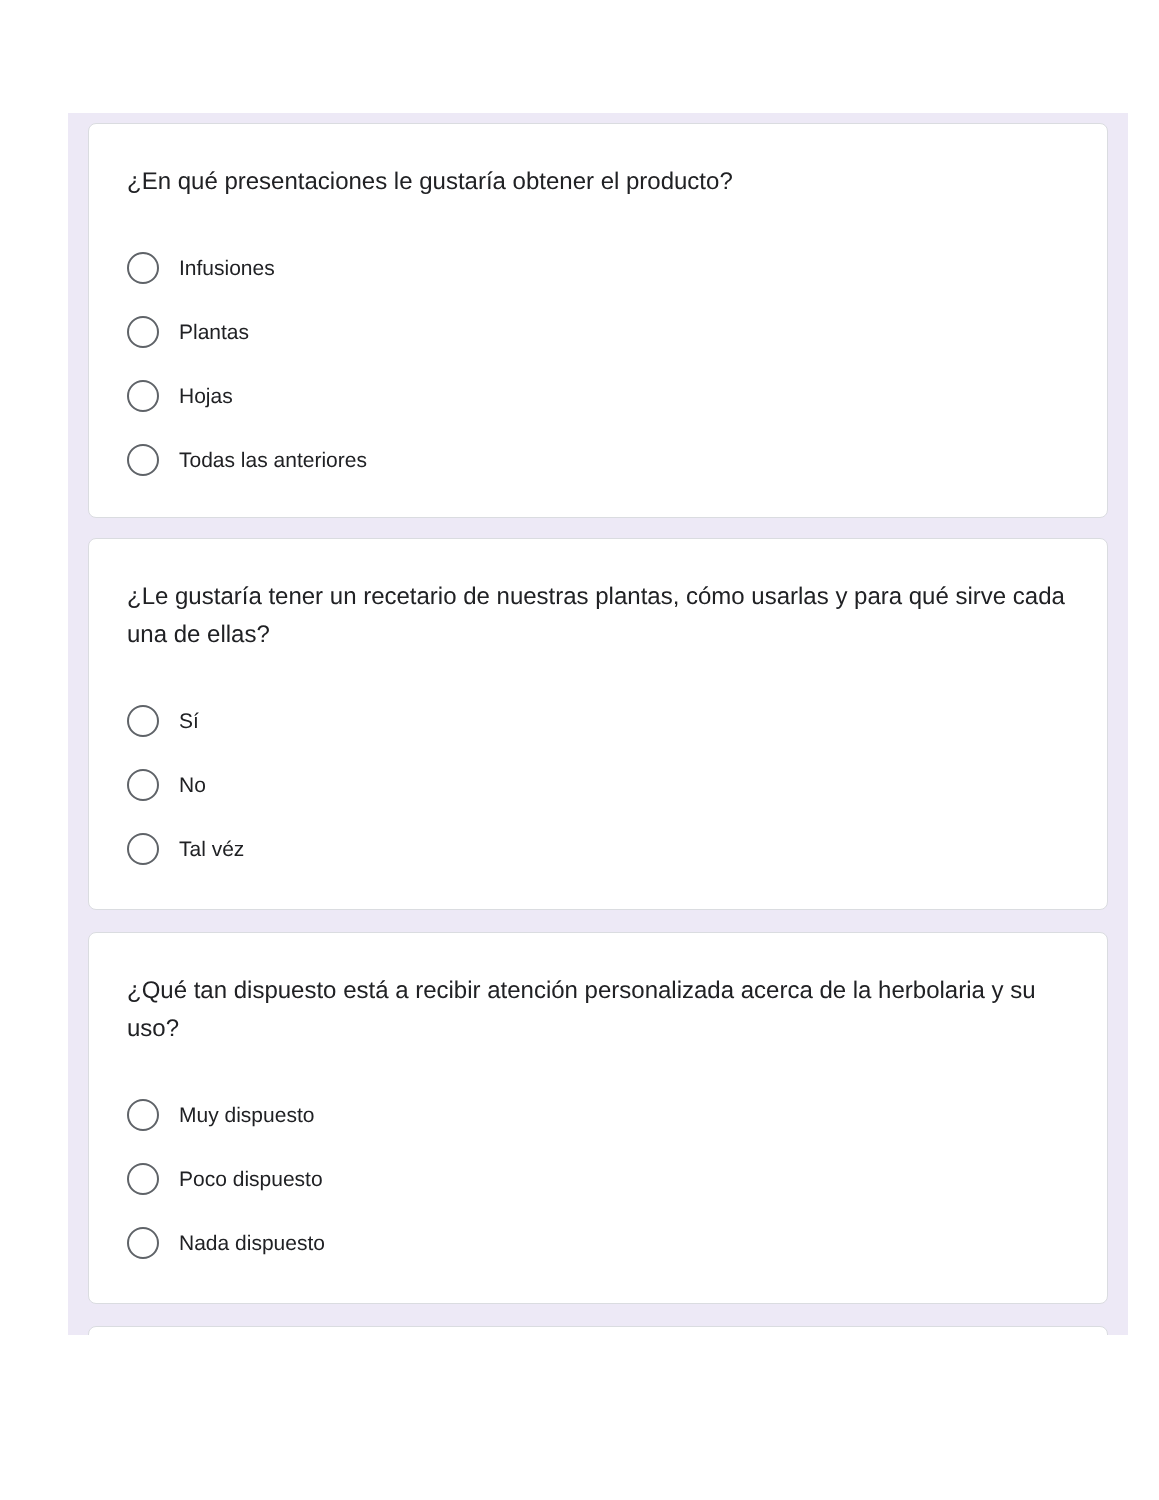¿En qué presentaciones le gustaría obtener el producto?
Infusiones
Plantas
Hojas
Todas las anteriores
¿Le gustaría tener un recetario de nuestras plantas, cómo usarlas y para qué sirve cada una de ellas?
Sí
No
Tal véz
¿Qué tan dispuesto está a recibir atención personalizada acerca de la herbolaria y su uso?
Muy dispuesto
Poco dispuesto
Nada dispuesto